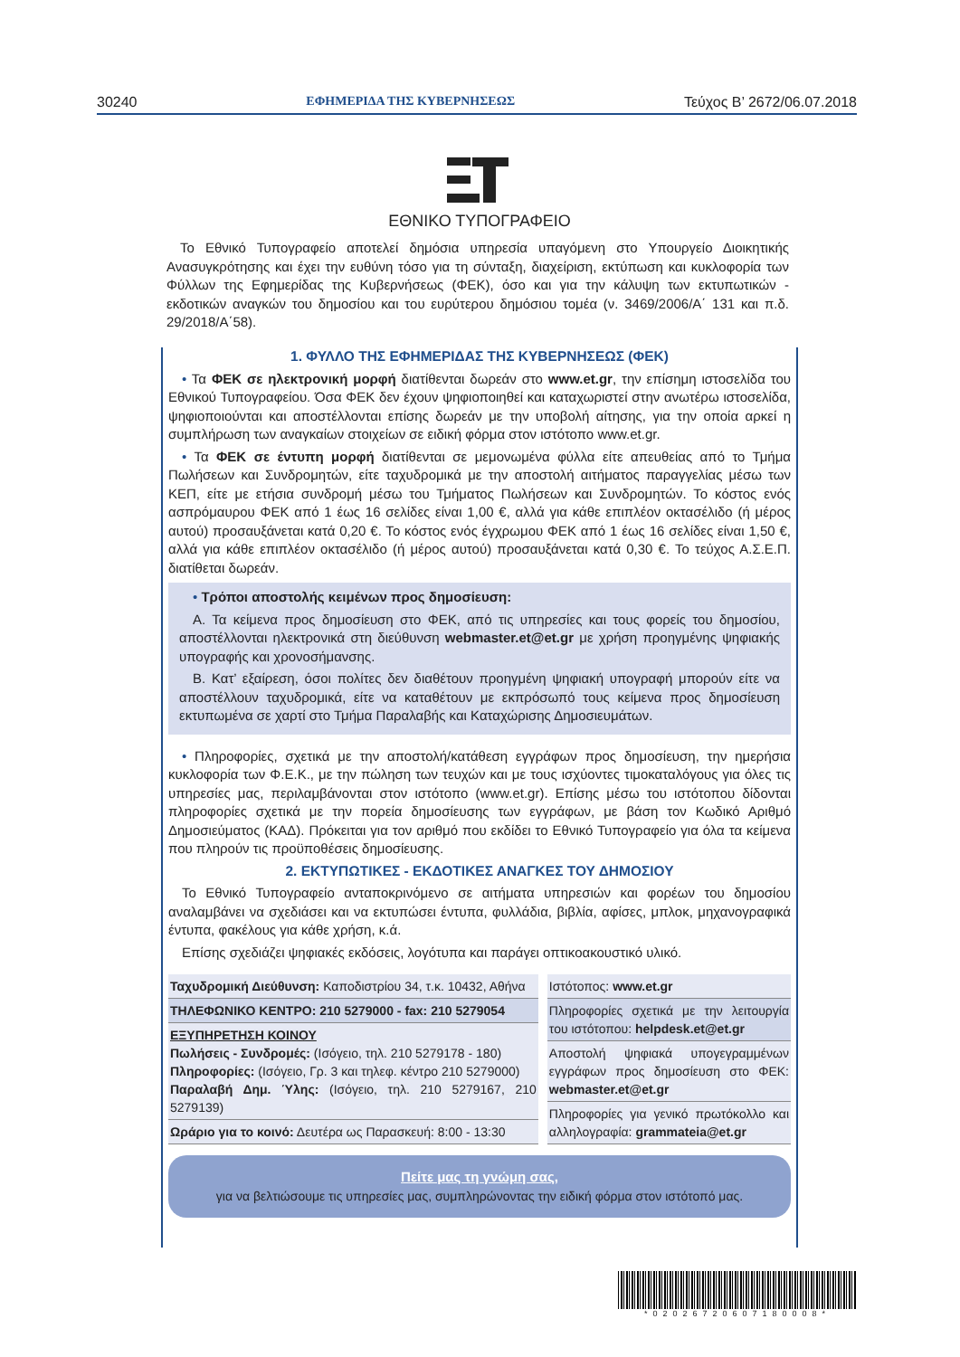30240 ΕΦΗΜΕΡΙΔΑ ΤΗΣ ΚΥΒΕΡΝΗΣΕΩΣ Τεύχος B’ 2672/06.07.2018
ΕΘΝΙΚΟ ΤΥΠΟΓΡΑΦΕΙΟ
Το Εθνικό Τυπογραφείο αποτελεί δημόσια υπηρεσία υπαγόμενη στο Υπουργείο Διοικητικής Ανασυγκρότησης και έχει την ευθύνη τόσο για τη σύνταξη, διαχείριση, εκτύπωση και κυκλοφορία των Φύλλων της Εφημερίδας της Κυβερνήσεως (ΦΕΚ), όσο και για την κάλυψη των εκτυπωτικών - εκδοτικών αναγκών του δημοσίου και του ευρύτερου δημόσιου τομέα (ν. 3469/2006/Α΄ 131 και π.δ. 29/2018/Α΄58).
1. ΦΥΛΛΟ ΤΗΣ ΕΦΗΜΕΡΙΔΑΣ ΤΗΣ ΚΥΒΕΡΝΗΣΕΩΣ (ΦΕΚ)
• Τα ΦΕΚ σε ηλεκτρονική μορφή διατίθενται δωρεάν στο www.et.gr, την επίσημη ιστοσελίδα του Εθνικού Τυπογραφείου. Όσα ΦΕΚ δεν έχουν ψηφιοποιηθεί και καταχωριστεί στην ανωτέρω ιστοσελίδα, ψηφιοποιούνται και αποστέλλονται επίσης δωρεάν με την υποβολή αίτησης, για την οποία αρκεί η συμπλήρωση των αναγκαίων στοιχείων σε ειδική φόρμα στον ιστότοπο www.et.gr.
• Τα ΦΕΚ σε έντυπη μορφή διατίθενται σε μεμονωμένα φύλλα είτε απευθείας από το Τμήμα Πωλήσεων και Συνδρομητών, είτε ταχυδρομικά με την αποστολή αιτήματος παραγγελίας μέσω των ΚΕΠ, είτε με ετήσια συνδρομή μέσω του Τμήματος Πωλήσεων και Συνδρομητών. Το κόστος ενός ασπρόμαυρου ΦΕΚ από 1 έως 16 σελίδες είναι 1,00 €, αλλά για κάθε επιπλέον οκτασέλιδο (ή μέρος αυτού) προσαυξάνεται κατά 0,20 €. Το κόστος ενός έγχρωμου ΦΕΚ από 1 έως 16 σελίδες είναι 1,50 €, αλλά για κάθε επιπλέον οκτασέλιδο (ή μέρος αυτού) προσαυξάνεται κατά 0,30 €. Το τεύχος Α.Σ.Ε.Π. διατίθεται δωρεάν.
• Τρόποι αποστολής κειμένων προς δημοσίευση:
Α. Τα κείμενα προς δημοσίευση στο ΦΕΚ, από τις υπηρεσίες και τους φορείς του δημοσίου, αποστέλλονται ηλεκτρονικά στη διεύθυνση webmaster.et@et.gr με χρήση προηγμένης ψηφιακής υπογραφής και χρονοσήμανσης.
Β. Κατ’ εξαίρεση, όσοι πολίτες δεν διαθέτουν προηγμένη ψηφιακή υπογραφή μπορούν είτε να αποστέλλουν ταχυδρομικά, είτε να καταθέτουν με εκπρόσωπό τους κείμενα προς δημοσίευση εκτυπωμένα σε χαρτί στο Τμήμα Παραλαβής και Καταχώρισης Δημοσιευμάτων.
• Πληροφορίες, σχετικά με την αποστολή/κατάθεση εγγράφων προς δημοσίευση, την ημερήσια κυκλοφορία των Φ.Ε.Κ., με την πώληση των τευχών και με τους ισχύοντες τιμοκαταλόγους για όλες τις υπηρεσίες μας, περιλαμβάνονται στον ιστότοπο (www.et.gr). Επίσης μέσω του ιστότοπου δίδονται πληροφορίες σχετικά με την πορεία δημοσίευσης των εγγράφων, με βάση τον Κωδικό Αριθμό Δημοσιεύματος (ΚΑΔ). Πρόκειται για τον αριθμό που εκδίδει το Εθνικό Τυπογραφείο για όλα τα κείμενα που πληρούν τις προϋποθέσεις δημοσίευσης.
2. ΕΚΤΥΠΩΤΙΚΕΣ - ΕΚΔΟΤΙΚΕΣ ΑΝΑΓΚΕΣ ΤΟΥ ΔΗΜΟΣΙΟΥ
Το Εθνικό Τυπογραφείο ανταποκρινόμενο σε αιτήματα υπηρεσιών και φορέων του δημοσίου αναλαμβάνει να σχεδιάσει και να εκτυπώσει έντυπα, φυλλάδια, βιβλία, αφίσες, μπλοκ, μηχανογραφικά έντυπα, φακέλους για κάθε χρήση, κ.ά.
Επίσης σχεδιάζει ψηφιακές εκδόσεις, λογότυπα και παράγει οπτικοακουστικό υλικό.
| Ταχυδρομική Διεύθυνση: Καποδιστρίου 34, τ.κ. 10432, Αθήνα |
| ΤΗΛΕΦΩΝΙΚΟ ΚΕΝΤΡΟ: 210 5279000 - fax: 210 5279054 |
| ΕΞΥΠΗΡΕΤΗΣΗ ΚΟΙΝΟΥ Πωλήσεις - Συνδρομές: (Ισόγειο, τηλ. 210 5279178 - 180) Πληροφορίες: (Ισόγειο, Γρ. 3 και τηλεφ. κέντρο 210 5279000) Παραλαβή Δημ. Ύλης: (Ισόγειο, τηλ. 210 5279167, 210 5279139) |
| Ωράριο για το κοινό: Δευτέρα ως Παρασκευή: 8:00 - 13:30 |
| Ιστότοπος: www.et.gr |
| Πληροφορίες σχετικά με την λειτουργία του ιστότοπου: helpdesk.et@et.gr |
| Αποστολή ψηφιακά υπογεγραμμένων εγγράφων προς δημοσίευση στο ΦΕΚ: webmaster.et@et.gr |
| Πληροφορίες για γενικό πρωτόκολλο και αλληλογραφία: grammateia@et.gr |
Πείτε μας τη γνώμη σας,
για να βελτιώσουμε τις υπηρεσίες μας, συμπληρώνοντας την ειδική φόρμα στον ιστότοπό μας.
*02026720607180008*